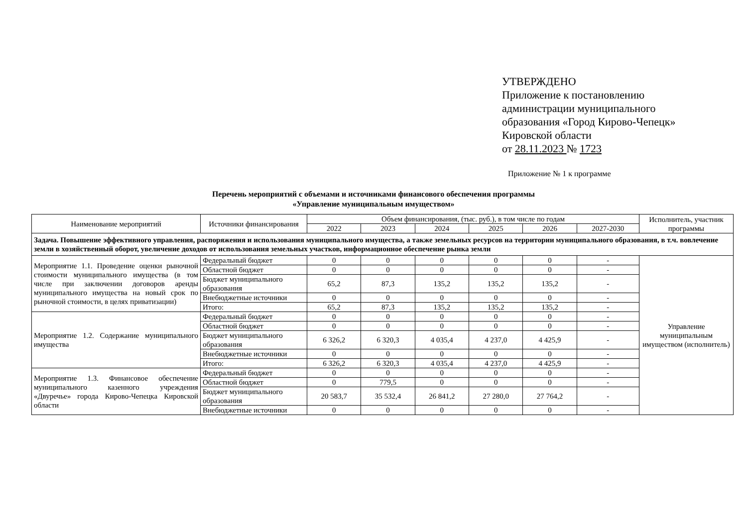УТВЕРЖДЕНО
Приложение к постановлению
администрации муниципального
образования «Город Кирово-Чепецк»
Кировской области
от 28.11.2023 № 1723
Приложение № 1 к программе
Перечень мероприятий с объемами и источниками финансового обеспечения программы
«Управление муниципальным имуществом»
| Наименование мероприятий | Источники финансирования | Объем финансирования, (тыс. руб.), в том числе по годам | | | | | | Исполнитель, участник программы |
| --- | --- | --- | --- | --- | --- | --- | --- | --- |
| | | 2022 | 2023 | 2024 | 2025 | 2026 | 2027-2030 | |
| Задача. Повышение эффективного управления, распоряжения и использования муниципального имущества, а также земельных ресурсов на территории муниципального образования, в т.ч. вовлечение земли в хозяйственный оборот, увеличение доходов от использования земельных участков, информационное обеспечение рынка земли | | | | | | | | |
| Мероприятие 1.1. Проведение оценки рыночной стоимости муниципального имущества (в том числе при заключении договоров аренды муниципального имущества на новый срок по рыночной стоимости, в целях приватизации) | Федеральный бюджет | 0 | 0 | 0 | 0 | 0 | - | Управление муниципальным имуществом (исполнитель) |
| | Областной бюджет | 0 | 0 | 0 | 0 | 0 | - | |
| | Бюджет муниципального образования | 65,2 | 87,3 | 135,2 | 135,2 | 135,2 | - | |
| | Внебюджетные источники | 0 | 0 | 0 | 0 | 0 | - | |
| | Итого: | 65,2 | 87,3 | 135,2 | 135,2 | 135,2 | - | |
| Мероприятие 1.2. Содержание муниципального имущества | Федеральный бюджет | 0 | 0 | 0 | 0 | 0 | - | |
| | Областной бюджет | 0 | 0 | 0 | 0 | 0 | - | |
| | Бюджет муниципального образования | 6 326,2 | 6 320,3 | 4 035,4 | 4 237,0 | 4 425,9 | - | |
| | Внебюджетные источники | 0 | 0 | 0 | 0 | 0 | - | |
| | Итого: | 6 326,2 | 6 320,3 | 4 035,4 | 4 237,0 | 4 425,9 | - | |
| Мероприятие 1.3. Финансовое обеспечение муниципального казенного учреждения «Двуречье» города Кирово-Чепецка Кировской области | Федеральный бюджет | 0 | 0 | 0 | 0 | 0 | - | |
| | Областной бюджет | 0 | 779,5 | 0 | 0 | 0 | - | |
| | Бюджет муниципального образования | 20 583,7 | 35 532,4 | 26 841,2 | 27 280,0 | 27 764,2 | - | |
| | Внебюджетные источники | 0 | 0 | 0 | 0 | 0 | - | |